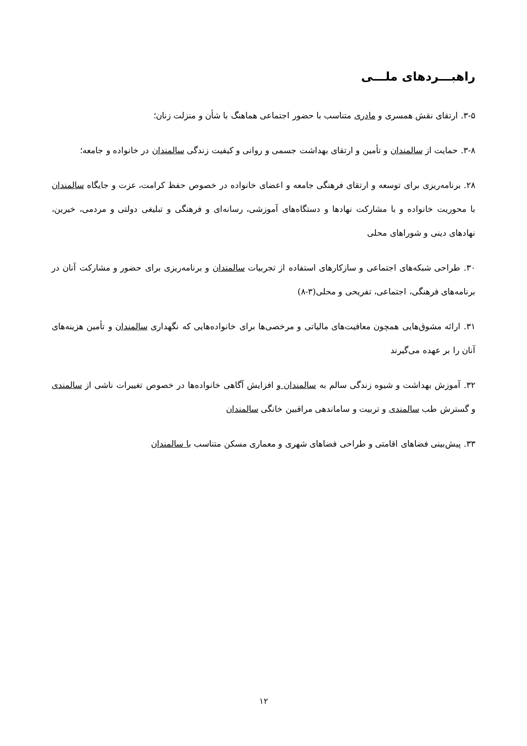راهبـــردهای ملـــی
۳-۵. ارتقای نقش همسری و مادری متناسب با حضور اجتماعی هماهنگ با شأن و منزلت زنان؛
۳-۸. حمایت از سالمندان و تأمین و ارتقای بهداشت جسمی و روانی و کیفیت زندگی سالمندان در خانواده و جامعه؛
۲۸. برنامه‌ریزی برای توسعه و ارتقای فرهنگی جامعه و اعضای خانواده در خصوص حفظ کرامت، عزت و جایگاه سالمندان با محوریت خانواده و با مشارکت نهادها و دستگاه‌های آموزشی، رسانه‌ای و فرهنگی و تبلیغی دولتی و مردمی، خیرین، نهادهای دینی و شوراهای محلی
۳۰. طراحی شبکه‌های اجتماعی و سازکارهای استفاده از تجربیات سالمندان و برنامه‌ریزی برای حضور و مشارکت آنان در برنامه‌های فرهنگی، اجتماعی، تفریحی و محلی(۳-۸)
۳۱. ارائه مشوق‌هایی همچون معافیت‌های مالیاتی و مرخصی‌ها برای خانواده‌هایی که نگهداری سالمندان و تأمین هزینه‌های آنان را بر عهده می‌گیرند
۳۲. آموزش بهداشت و شیوه زندگی سالم به سالمندان و افزایش آگاهی خانواده‌ها در خصوص تغییرات ناشی از سالمندی و گسترش طب سالمندی و تربیت و ساماندهی مراقبین خانگی سالمندان
۳۳. پیش‌بینی فضاهای اقامتی و طراحی فضاهای شهری و معماری مسکن متناسب با سالمندان
۱۲